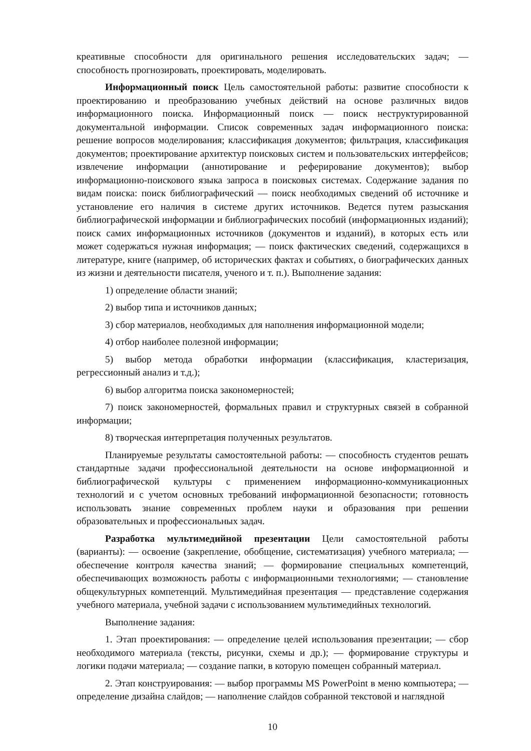креативные способности для оригинального решения исследовательских задач; — способность прогнозировать, проектировать, моделировать.
Информационный поиск Цель самостоятельной работы: развитие способности к проектированию и преобразованию учебных действий на основе различных видов информационного поиска. Информационный поиск — поиск неструктурированной документальной информации. Список современных задач информационного поиска: решение вопросов моделирования; классификация документов; фильтрация, классификация документов; проектирование архитектур поисковых систем и пользовательских интерфейсов; извлечение информации (аннотирование и реферирование документов); выбор информационно-поискового языка запроса в поисковых системах. Содержание задания по видам поиска: поиск библиографический — поиск необходимых сведений об источнике и установление его наличия в системе других источников. Ведется путем разыскания библиографической информации и библиографических пособий (информационных изданий); поиск самих информационных источников (документов и изданий), в которых есть или может содержаться нужная информация; — поиск фактических сведений, содержащихся в литературе, книге (например, об исторических фактах и событиях, о биографических данных из жизни и деятельности писателя, ученого и т. п.). Выполнение задания:
1) определение области знаний;
2) выбор типа и источников данных;
3) сбор материалов, необходимых для наполнения информационной модели;
4) отбор наиболее полезной информации;
5) выбор метода обработки информации (классификация, кластеризация, регрессионный анализ и т.д.);
6) выбор алгоритма поиска закономерностей;
7) поиск закономерностей, формальных правил и структурных связей в собранной информации;
8) творческая интерпретация полученных результатов.
Планируемые результаты самостоятельной работы: — способность студентов решать стандартные задачи профессиональной деятельности на основе информационной и библиографической культуры с применением информационно-коммуникационных технологий и с учетом основных требований информационной безопасности; готовность использовать знание современных проблем науки и образования при решении образовательных и профессиональных задач.
Разработка мультимедийной презентации Цели самостоятельной работы (варианты): — освоение (закрепление, обобщение, систематизация) учебного материала; — обеспечение контроля качества знаний; — формирование специальных компетенций, обеспечивающих возможность работы с информационными технологиями; — становление общекультурных компетенций. Мультимедийная презентация — представление содержания учебного материала, учебной задачи с использованием мультимедийных технологий.
Выполнение задания:
1. Этап проектирования: — определение целей использования презентации; — сбор необходимого материала (тексты, рисунки, схемы и др.); — формирование структуры и логики подачи материала; — создание папки, в которую помещен собранный материал.
2. Этап конструирования: — выбор программы MS PowerPoint в меню компьютера; — определение дизайна слайдов; — наполнение слайдов собранной текстовой и наглядной
10